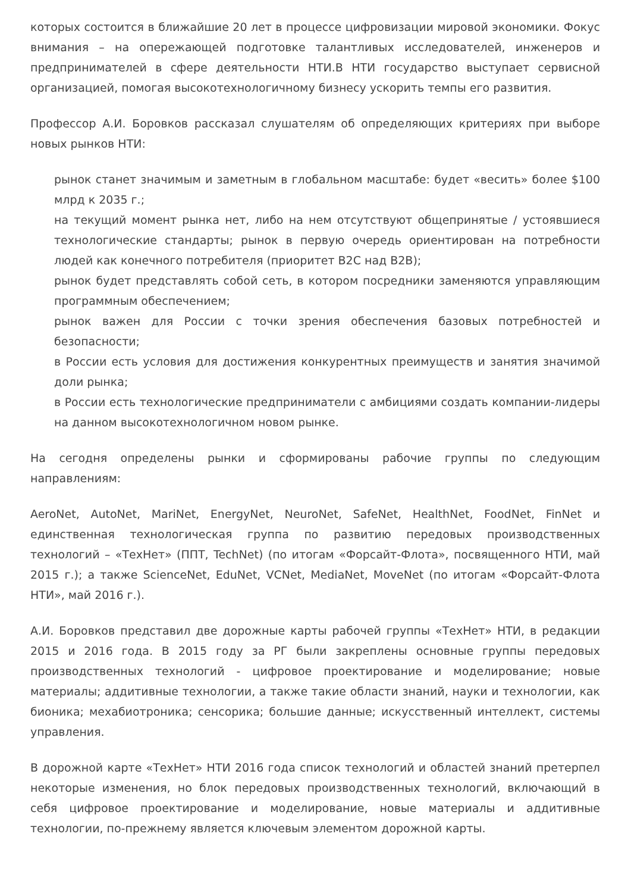которых состоится в ближайшие 20 лет в процессе цифровизации мировой экономики. Фокус внимания – на опережающей подготовке талантливых исследователей, инженеров и предпринимателей в сфере деятельности НТИ.В НТИ государство выступает сервисной организацией, помогая высокотехнологичному бизнесу ускорить темпы его развития.
Профессор А.И. Боровков рассказал слушателям об определяющих критериях при выборе новых рынков НТИ:
рынок станет значимым и заметным в глобальном масштабе: будет «весить» более $100 млрд к 2035 г.;
на текущий момент рынка нет, либо на нем отсутствуют общепринятые / устоявшиеся технологические стандарты; рынок в первую очередь ориентирован на потребности людей как конечного потребителя (приоритет B2C над B2B);
рынок будет представлять собой сеть, в котором посредники заменяются управляющим программным обеспечением;
рынок важен для России с точки зрения обеспечения базовых потребностей и безопасности;
в России есть условия для достижения конкурентных преимуществ и занятия значимой доли рынка;
в России есть технологические предприниматели с амбициями создать компании-лидеры на данном высокотехнологичном новом рынке.
На сегодня определены рынки и сформированы рабочие группы по следующим направлениям:
AeroNet, AutoNet, MariNet, EnergyNet, NeuroNet, SafeNet, HealthNet, FoodNet, FinNet и единственная технологическая группа по развитию передовых производственных технологий – «ТехНет» (ППТ, TechNet) (по итогам «Форсайт-Флота», посвященного НТИ, май 2015 г.); а также ScienceNet, EduNet, VCNet, MediaNet, MoveNet (по итогам «Форсайт-Флота НТИ», май 2016 г.).
А.И. Боровков представил две дорожные карты рабочей группы «ТехНет» НТИ, в редакции 2015 и 2016 года. В 2015 году за РГ были закреплены основные группы передовых производственных технологий - цифровое проектирование и моделирование; новые материалы; аддитивные технологии, а также такие области знаний, науки и технологии, как бионика; мехабиотроника; сенсорика; большие данные; искусственный интеллект, системы управления.
В дорожной карте «ТехНет» НТИ 2016 года список технологий и областей знаний претерпел некоторые изменения, но блок передовых производственных технологий, включающий в себя цифровое проектирование и моделирование, новые материалы и аддитивные технологии, по-прежнему является ключевым элементом дорожной карты.